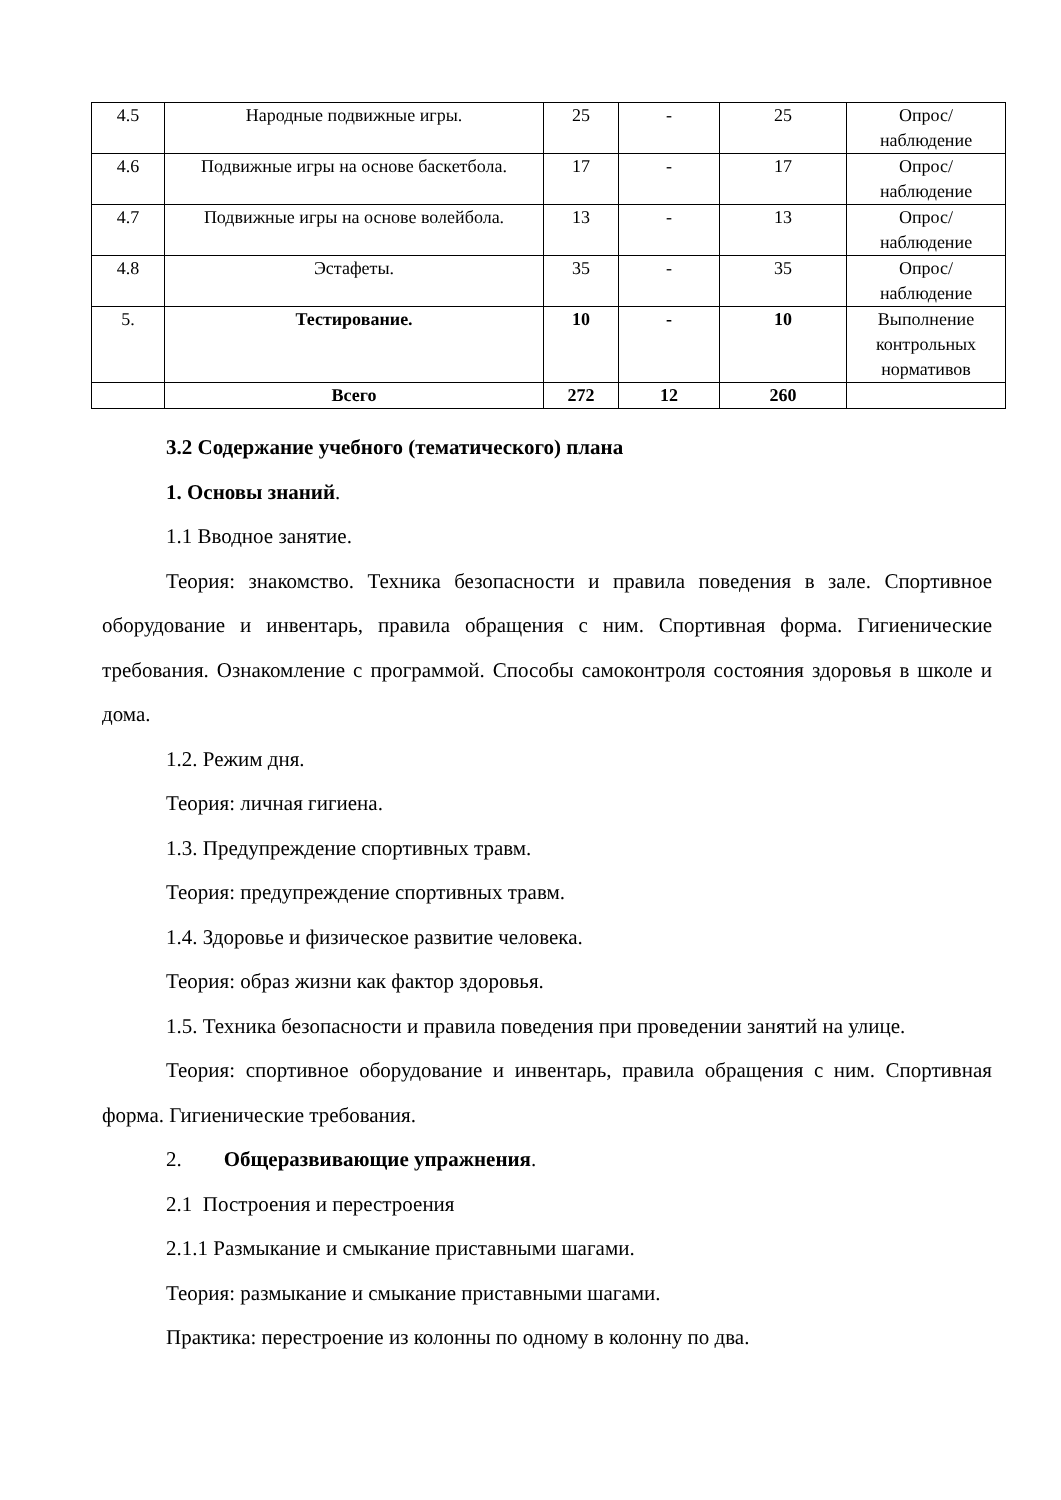| 4.5 | Народные подвижные игры. | 25 | - | 25 | Опрос/ наблюдение |
| 4.6 | Подвижные игры на основе баскетбола. | 17 | - | 17 | Опрос/ наблюдение |
| 4.7 | Подвижные игры на основе волейбола. | 13 | - | 13 | Опрос/ наблюдение |
| 4.8 | Эстафеты. | 35 | - | 35 | Опрос/ наблюдение |
| 5. | Тестирование. | 10 | - | 10 | Выполнение контрольных нормативов |
| | Всего | 272 | 12 | 260 | |
3.2 Содержание учебного (тематического) плана
1. Основы знаний.
1.1 Вводное занятие.
Теория: знакомство. Техника безопасности и правила поведения в зале. Спортивное оборудование и инвентарь, правила обращения с ним. Спортивная форма. Гигиенические требования. Ознакомление с программой. Способы самоконтроля состояния здоровья в школе и дома.
1.2. Режим дня.
Теория: личная гигиена.
1.3. Предупреждение спортивных травм.
Теория: предупреждение спортивных травм.
1.4. Здоровье и физическое развитие человека.
Теория: образ жизни как фактор здоровья.
1.5. Техника безопасности и правила поведения при проведении занятий на улице.
Теория: спортивное оборудование и инвентарь, правила обращения с ним. Спортивная форма. Гигиенические требования.
2. Общеразвивающие упражнения.
2.1 Построения и перестроения
2.1.1 Размыкание и смыкание приставными шагами.
Теория: размыкание и смыкание приставными шагами.
Практика: перестроение из колонны по одному в колонну по два.